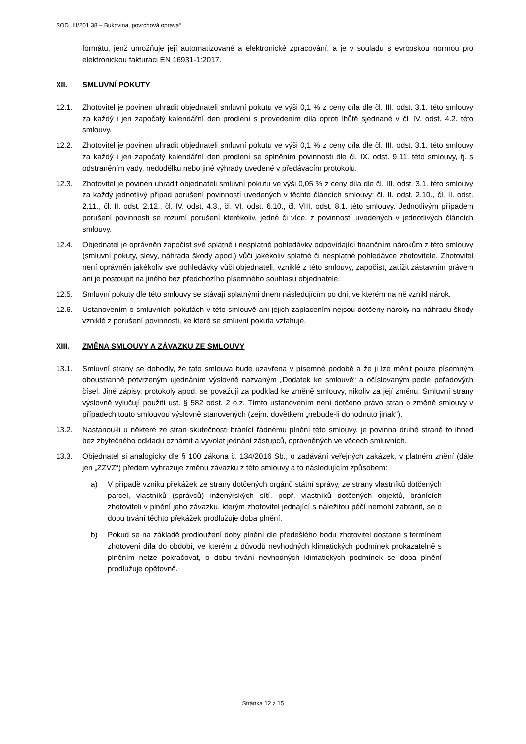SOD „III/201 38 – Bukovina, povrchová oprava“
formátu, jenž umožňuje její automatizované a elektronické zpracování, a je v souladu s evropskou normou pro elektronickou fakturaci EN 16931-1:2017.
XII. SMLUVNÍ POKUTY
12.1. Zhotovitel je povinen uhradit objednateli smluvní pokutu ve výši 0,1 % z ceny díla dle čl. III. odst. 3.1. této smlouvy za každý i jen započatý kalendářní den prodlení s provedením díla oproti lhůtě sjednané v čl. IV. odst. 4.2. této smlouvy.
12.2. Zhotovitel je povinen uhradit objednateli smluvní pokutu ve výši 0,1 % z ceny díla dle čl. III. odst. 3.1. této smlouvy za každý i jen započatý kalendářní den prodlení se splněním povinnosti dle čl. IX. odst. 9.11. této smlouvy, tj. s odstraněním vady, nedodělku nebo jiné výhrady uvedené v předávacím protokolu.
12.3. Zhotovitel je povinen uhradit objednateli smluvní pokutu ve výši 0,05 % z ceny díla dle čl. III. odst. 3.1. této smlouvy za každý jednotlivý případ porušení povinností uvedených v těchto článcích smlouvy: čl. II. odst. 2.10., čl. II. odst. 2.11., čl. II. odst. 2.12., čl. IV. odst. 4.3., čl. VI. odst. 6.10., čl. VIII. odst. 8.1. této smlouvy. Jednotlivým případem porušení povinnosti se rozumí porušení kterékoliv, jedné či více, z povinností uvedených v jednotlivých článcích smlouvy.
12.4. Objednatel je oprávněn započíst své splatné i nesplatné pohledávky odpovídající finančním nárokům z této smlouvy (smluvní pokuty, slevy, náhrada škody apod.) vůči jakékoliv splatné či nesplatné pohledávce zhotovitele. Zhotovitel není oprávněn jakékoliv své pohledávky vůči objednateli, vzniklé z této smlouvy, započíst, zatížit zástavním právem ani je postoupit na jiného bez předchozího písemného souhlasu objednatele.
12.5. Smluvní pokuty dle této smlouvy se stávají splatnými dnem následujícím po dni, ve kterém na ně vznikl nárok.
12.6. Ustanovením o smluvních pokutách v této smlouvě ani jejich zaplacením nejsou dotčeny nároky na náhradu škody vzniklé z porušení povinnosti, ke které se smluvní pokuta vztahuje.
XIII. ZMĚNA SMLOUVY A ZÁVAZKU ZE SMLOUVY
13.1. Smluvní strany se dohodly, že tato smlouva bude uzavřena v písemné podobě a že ji lze měnit pouze písemným oboustranně potvrzeným ujednáním výslovně nazvaným „Dodatek ke smlouvě“ a očíslovaným podle pořadových čísel. Jiné zápisy, protokoly apod. se považují za podklad ke změně smlouvy, nikoliv za její změnu. Smluvní strany výslovně vylučují použití ust. § 582 odst. 2 o.z. Tímto ustanovením není dotčeno právo stran o změně smlouvy v případech touto smlouvou výslovně stanovených (zejm. dovětkem „nebude-li dohodnuto jinak“).
13.2. Nastanou-li u některé ze stran skutečnosti bránící řádnému plnění této smlouvy, je povinna druhé straně to ihned bez zbytečného odkladu oznámit a vyvolat jednání zástupců, oprávněných ve věcech smluvních.
13.3. Objednatel si analogicky dle § 100 zákona č. 134/2016 Sb., o zadávání veřejných zakázek, v platném znění (dále jen „ZZVZ“) předem vyhrazuje změnu závazku z této smlouvy a to následujícím způsobem:
a) V případě vzniku překážek ze strany dotčených orgánů státní správy, ze strany vlastníků dotčených parcel, vlastníků (správců) inženýrských sítí, popř. vlastníků dotčených objektů, bránících zhotoviteli v plnění jeho závazku, kterým zhotovitel jednající s náležitou péčí nemohl zabránit, se o dobu trvání těchto překážek prodlužuje doba plnění.
b) Pokud se na základě prodloužení doby plnění dle předešlého bodu zhotovitel dostane s termínem zhotovení díla do období, ve kterém z důvodů nevhodných klimatických podmínek prokazatelně s plněním nelze pokračovat, o dobu trvání nevhodných klimatických podmínek se doba plnění prodlužuje opětovně.
Stránka 12 z 15